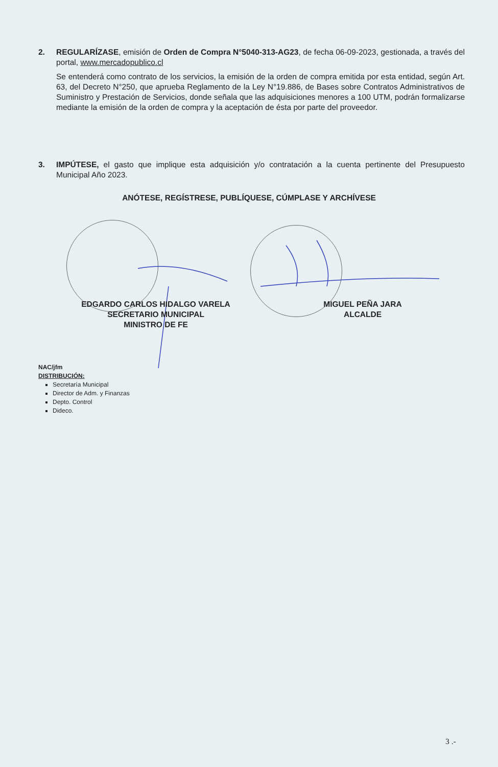2. REGULARÍZASE, emisión de Orden de Compra N°5040-313-AG23, de fecha 06-09-2023, gestionada, a través del portal, www.mercadopublico.cl
Se entenderá como contrato de los servicios, la emisión de la orden de compra emitida por esta entidad, según Art. 63, del Decreto N°250, que aprueba Reglamento de la Ley N°19.886, de Bases sobre Contratos Administrativos de Suministro y Prestación de Servicios, donde señala que las adquisiciones menores a 100 UTM, podrán formalizarse mediante la emisión de la orden de compra y la aceptación de ésta por parte del proveedor.
3. IMPÚTESE, el gasto que implique esta adquisición y/o contratación a la cuenta pertinente del Presupuesto Municipal Año 2023.
ANÓTESE, REGÍSTRESE, PUBLÍQUESE, CÚMPLASE Y ARCHÍVESE
EDGARDO CARLOS HIDALGO VARELA
SECRETARIO MUNICIPAL
MINISTRO DE FE
MIGUEL PEÑA JARA
ALCALDE
NAC/jfm
DISTRIBUCIÓN:
Secretaría Municipal
Director de Adm. y Finanzas
Depto. Control
Dideco.
3 .-